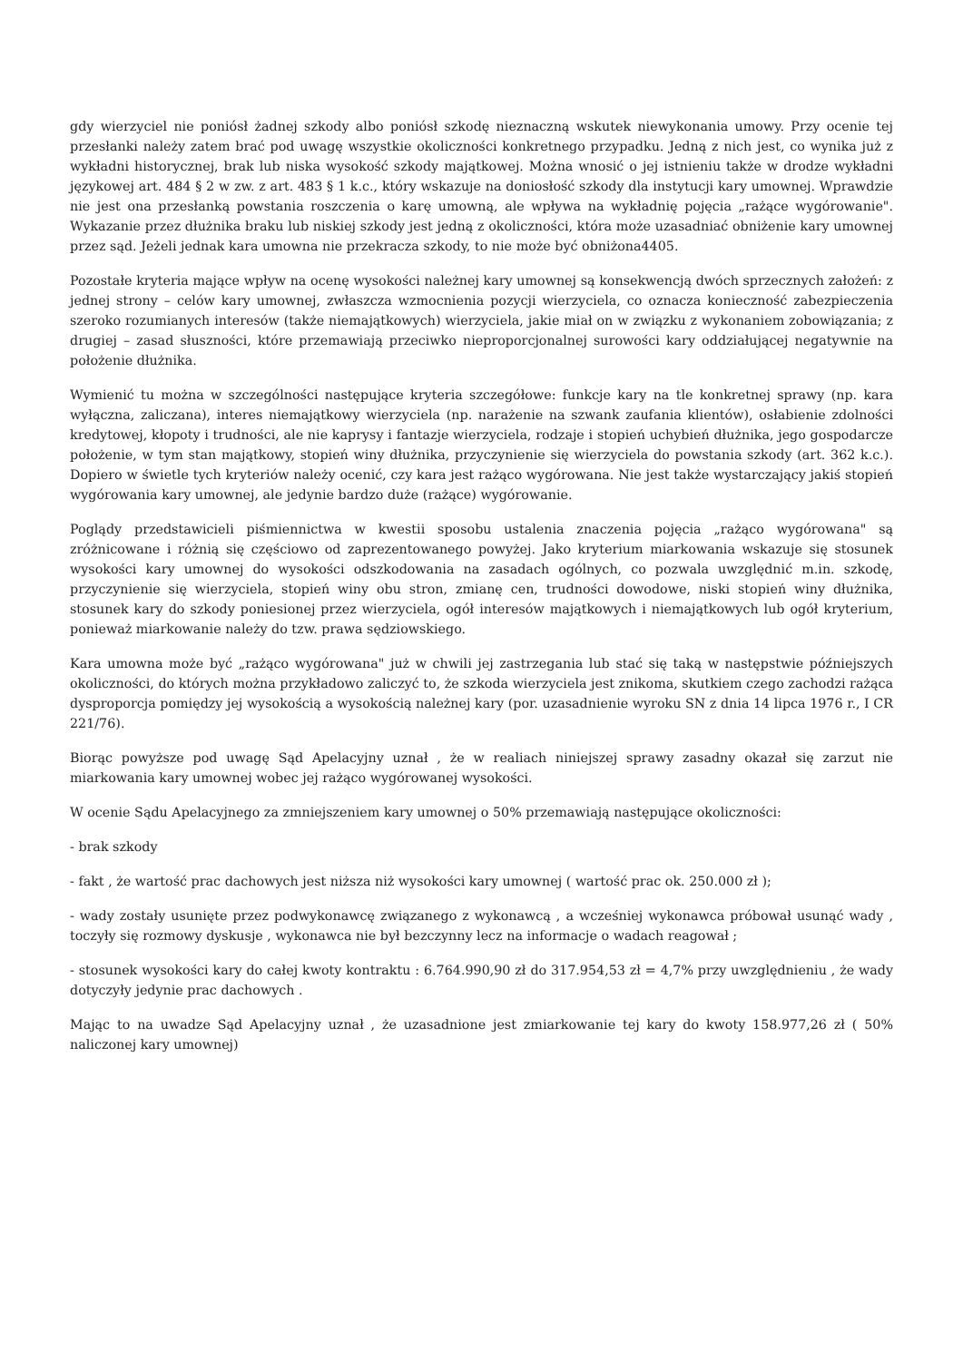gdy wierzyciel nie poniósł żadnej szkody albo poniósł szkodę nieznaczną wskutek niewykonania umowy. Przy ocenie tej przesłanki należy zatem brać pod uwagę wszystkie okoliczności konkretnego przypadku. Jedną z nich jest, co wynika już z wykładni historycznej, brak lub niska wysokość szkody majątkowej. Można wnosić o jej istnieniu także w drodze wykładni językowej art. 484 § 2 w zw. z art. 483 § 1 k.c., który wskazuje na doniosłość szkody dla instytucji kary umownej. Wprawdzie nie jest ona przesłanką powstania roszczenia o karę umowną, ale wpływa na wykładnię pojęcia „rażące wygórowanie". Wykazanie przez dłużnika braku lub niskiej szkody jest jedną z okoliczności, która może uzasadniać obniżenie kary umownej przez sąd. Jeżeli jednak kara umowna nie przekracza szkody, to nie może być obniżona4405.
Pozostałe kryteria mające wpływ na ocenę wysokości należnej kary umownej są konsekwencją dwóch sprzecznych założeń: z jednej strony – celów kary umownej, zwłaszcza wzmocnienia pozycji wierzyciela, co oznacza konieczność zabezpieczenia szeroko rozumianych interesów (także niemajątkowych) wierzyciela, jakie miał on w związku z wykonaniem zobowiązania; z drugiej – zasad słuszności, które przemawiają przeciwko nieproporcjonalnej surowości kary oddziałującej negatywnie na położenie dłużnika.
Wymienić tu można w szczególności następujące kryteria szczegółowe: funkcje kary na tle konkretnej sprawy (np. kara wyłączna, zaliczana), interes niemajątkowy wierzyciela (np. narażenie na szwank zaufania klientów), osłabienie zdolności kredytowej, kłopoty i trudności, ale nie kaprysy i fantazje wierzyciela, rodzaje i stopień uchybień dłużnika, jego gospodarcze położenie, w tym stan majątkowy, stopień winy dłużnika, przyczynienie się wierzyciela do powstania szkody (art. 362 k.c.). Dopiero w świetle tych kryteriów należy ocenić, czy kara jest rażąco wygórowana. Nie jest także wystarczający jakiś stopień wygórowania kary umownej, ale jedynie bardzo duże (rażące) wygórowanie.
Poglądy przedstawicieli piśmiennictwa w kwestii sposobu ustalenia znaczenia pojęcia „rażąco wygórowana" są zróżnicowane i różnią się częściowo od zaprezentowanego powyżej. Jako kryterium miarkowania wskazuje się stosunek wysokości kary umownej do wysokości odszkodowania na zasadach ogólnych, co pozwala uwzględnić m.in. szkodę, przyczynienie się wierzyciela, stopień winy obu stron, zmianę cen, trudności dowodowe, niski stopień winy dłużnika, stosunek kary do szkody poniesionej przez wierzyciela, ogół interesów majątkowych i niemajątkowych lub ogół kryterium, ponieważ miarkowanie należy do tzw. prawa sędziowskiego.
Kara umowna może być „rażąco wygórowana" już w chwili jej zastrzegania lub stać się taką w następstwie późniejszych okoliczności, do których można przykładowo zaliczyć to, że szkoda wierzyciela jest znikoma, skutkiem czego zachodzi rażąca dysproporcja pomiędzy jej wysokością a wysokością należnej kary (por. uzasadnienie wyroku SN z dnia 14 lipca 1976 r., I CR 221/76).
Biorąc powyższe pod uwagę Sąd Apelacyjny uznał , że w realiach niniejszej sprawy zasadny okazał się zarzut nie miarkowania kary umownej wobec jej rażąco wygórowanej wysokości.
W ocenie Sądu Apelacyjnego za zmniejszeniem kary umownej o 50% przemawiają następujące okoliczności:
- brak szkody
- fakt , że wartość prac dachowych jest niższa niż wysokości kary umownej ( wartość prac ok. 250.000 zł );
- wady zostały usunięte przez podwykonawcę związanego z wykonawcą , a wcześniej wykonawca próbował usunąć wady , toczyły się rozmowy dyskusje , wykonawca nie był bezczynny lecz na informacje o wadach reagował ;
- stosunek wysokości kary do całej kwoty kontraktu : 6.764.990,90 zł do 317.954,53 zł = 4,7% przy uwzględnieniu , że wady dotyczyły jedynie prac dachowych .
Mając to na uwadze Sąd Apelacyjny uznał , że uzasadnione jest zmiarkowanie tej kary do kwoty 158.977,26 zł ( 50% naliczonej kary umownej)